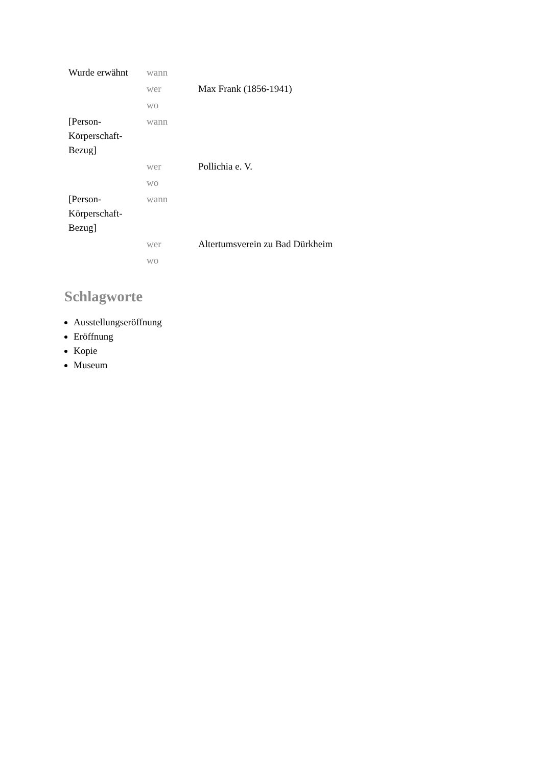| Wurde erwähnt | wann | |
| | wer | Max Frank (1856-1941) |
| | wo | |
| [Person-Körperschaft-Bezug] | wann | |
| | wer | Pollichia e. V. |
| | wo | |
| [Person-Körperschaft-Bezug] | wann | |
| | wer | Altertumsverein zu Bad Dürkheim |
| | wo | |
Schlagworte
Ausstellungseröffnung
Eröffnung
Kopie
Museum